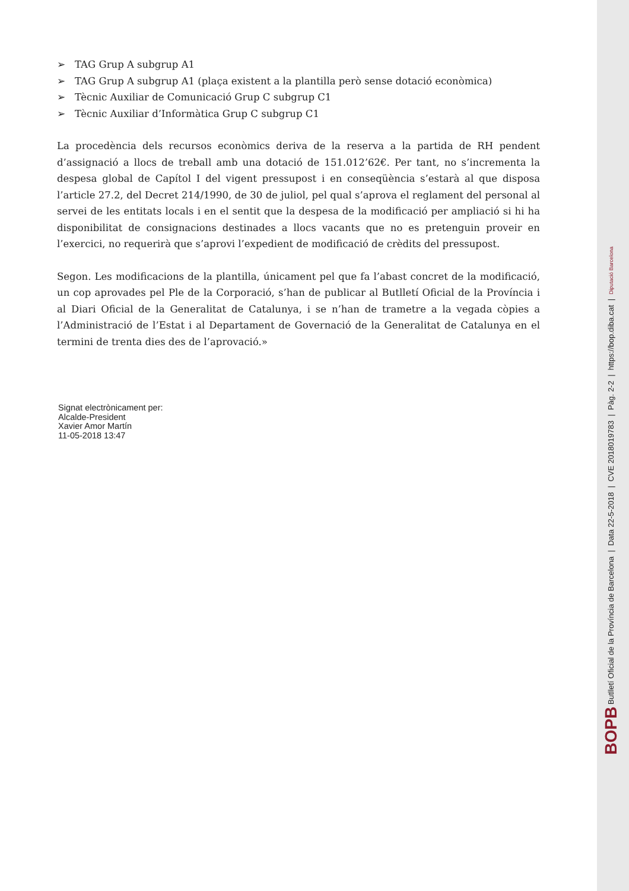➢ TAG Grup A subgrup A1
➢ TAG Grup A subgrup A1 (plaça existent a la plantilla però sense dotació econòmica)
➢ Tècnic Auxiliar de Comunicació Grup C subgrup C1
➢ Tècnic Auxiliar d’Informàtica Grup C subgrup C1
La procedència dels recursos econòmics deriva de la reserva a la partida de RH pendent d’assignació a llocs de treball amb una dotació de 151.012’62€. Per tant, no s’incrementa la despesa global de Capítol I del vigent pressupost i en conseqüència s’estarà al que disposa l’article 27.2, del Decret 214/1990, de 30 de juliol, pel qual s’aprova el reglament del personal al servei de les entitats locals i en el sentit que la despesa de la modificació per ampliació si hi ha disponibilitat de consignacions destinades a llocs vacants que no es pretenguin proveir en l’exercici, no requerirà que s’aprovi l’expedient de modificació de crèdits del pressupost.
Segon. Les modificacions de la plantilla, únicament pel que fa l’abast concret de la modificació, un cop aprovades pel Ple de la Corporació, s’han de publicar al Butlletí Oficial de la Província i al Diari Oficial de la Generalitat de Catalunya, i se n’han de trametre a la vegada còpies a l’Administració de l’Estat i al Departament de Governació de la Generalitat de Catalunya en el termini de trenta dies des de l’aprovació.»
Signat electrònicament per:
Alcalde-President
Xavier Amor Martín
11-05-2018 13:47
BOPB Butlletí Oficial de la Província de Barcelona | Data 22-5-2018 | CVE 2018019783 | Pàg. 2-2 | https://bop.diba.cat | Diputació Barcelona